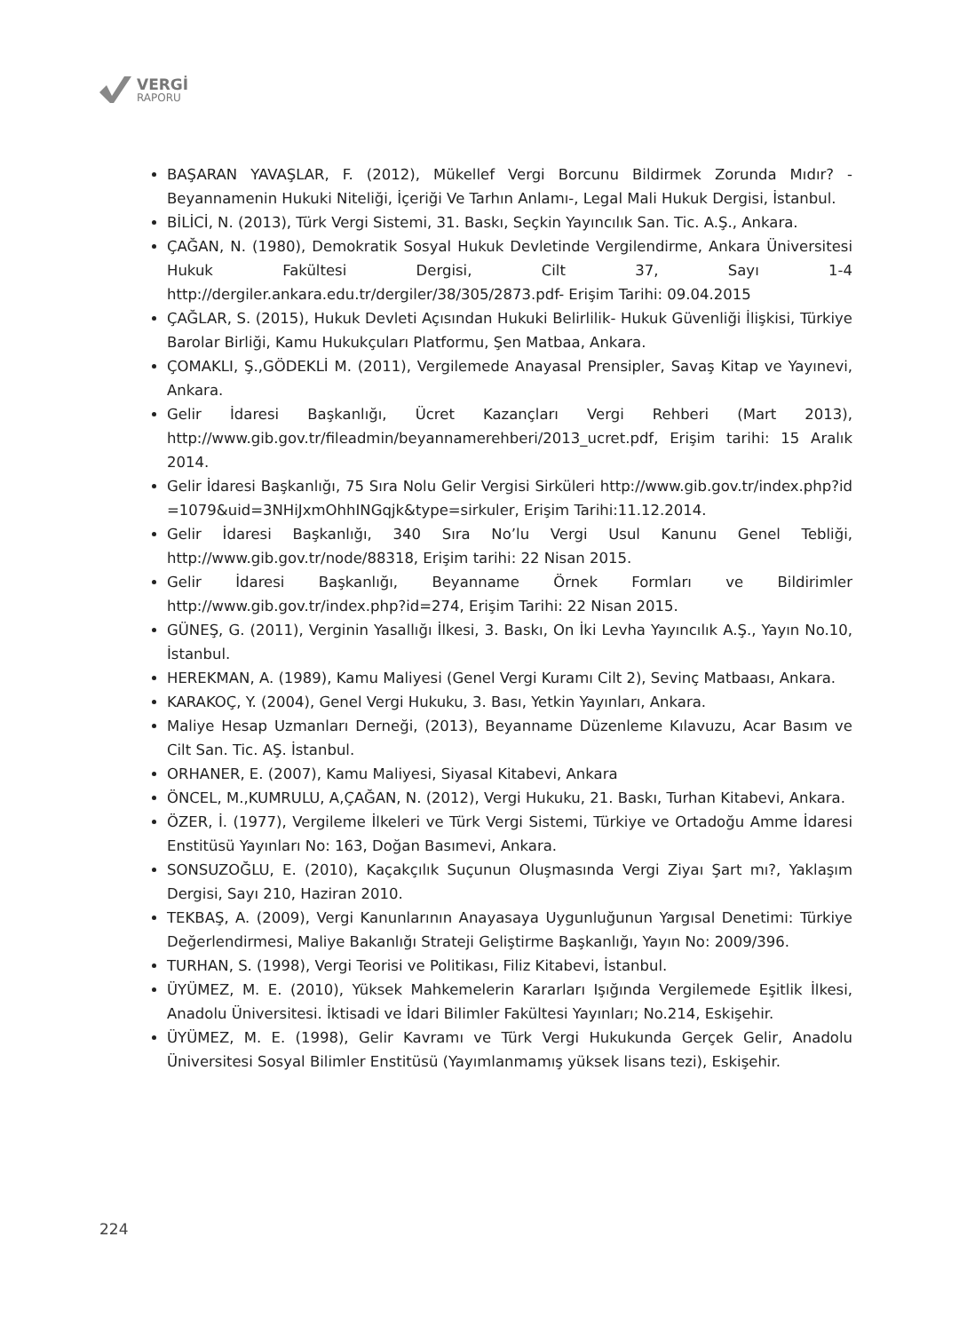VERGİ
RAPORU
BAŞARAN YAVAŞLAR, F. (2012), Mükellef Vergi Borcunu Bildirmek Zorunda Mıdır? -Beyanname­nin Hukuki Niteliği, İçeriği Ve Tarhın Anlamı-, Legal Mali Hukuk Dergisi, İstanbul.
BİLİCİ, N. (2013), Türk Vergi Sistemi, 31. Baskı, Seçkin Yayıncılık San. Tic. A.Ş., Ankara.
ÇAĞAN, N. (1980), Demokratik Sosyal Hukuk Devletinde Vergilendirme, Ankara Üniversitesi Hukuk Fakültesi Dergisi, Cilt 37, Sayı 1-4 http://dergiler.ankara.edu.tr/dergiler/38/305/2873.pdf- Erişim Tarihi: 09.04.2015
ÇAĞLAR, S. (2015), Hukuk Devleti Açısından Hukuki Belirlilik- Hukuk Güvenliği İlişkisi, Türkiye Barolar Birliği, Kamu Hukukçuları Platformu, Şen Matbaa, Ankara.
ÇOMAKLI, Ş.,GÖDEKLİ M. (2011), Vergilemede Anayasal Prensipler, Savaş Kitap ve Yayınevi, Ankara.
Gelir İdaresi Başkanlığı, Ücret Kazançları Vergi Rehberi (Mart 2013), http://www.gib.gov.tr/fileadmin/beyannamerehberi/2013_ucret.pdf, Erişim tarihi: 15 Aralık 2014.
Gelir İdaresi Başkanlığı, 75 Sıra Nolu Gelir Vergisi Sirküleri http://www.gib.gov.tr/index.php?id =1079&uid=3NHiJxmOhhINGqjk&type=sirkuler, Erişim Tarihi:11.12.2014.
Gelir İdaresi Başkanlığı, 340 Sıra No’lu Vergi Usul Kanunu Genel Tebliği, http://www.gib.gov.tr/node/88318, Erişim tarihi: 22 Nisan 2015.
Gelir İdaresi Başkanlığı, Beyanname Örnek Formları ve Bildirimler http://www.gib.gov.tr/index.php?id=274, Erişim Tarihi: 22 Nisan 2015.
GÜNEŞ, G. (2011), Verginin Yasallığı İlkesi, 3. Baskı, On İki Levha Yayıncılık A.Ş., Yayın No.10, İstanbul.
HEREKMAN, A. (1989), Kamu Maliyesi (Genel Vergi Kuramı Cilt 2), Sevinç Matbaası, Ankara.
KARAKOÇ, Y. (2004), Genel Vergi Hukuku, 3. Bası, Yetkin Yayınları, Ankara.
Maliye Hesap Uzmanları Derneği, (2013), Beyanname Düzenleme Kılavuzu, Acar Basım ve Cilt San. Tic. AŞ. İstanbul.
ORHANER, E. (2007), Kamu Maliyesi, Siyasal Kitabevi, Ankara
ÖNCEL, M.,KUMRULU, A,ÇAĞAN, N. (2012), Vergi Hukuku, 21. Baskı, Turhan Kitabevi, Ankara.
ÖZER, İ. (1977), Vergileme İlkeleri ve Türk Vergi Sistemi, Türkiye ve Ortadoğu Amme İdaresi Enstitüsü Yayınları No: 163, Doğan Basımevi, Ankara.
SONSUZOĞLU, E. (2010), Kaçakçılık Suçunun Oluşmasında Vergi Ziyaı Şart mı?, Yaklaşım Dergisi, Sayı 210, Haziran 2010.
TEKBAŞ, A. (2009), Vergi Kanunlarının Anayasaya Uygunluğunun Yargısal Denetimi: Türkiye Değerlendirmesi, Maliye Bakanlığı Strateji Geliştirme Başkanlığı, Yayın No: 2009/396.
TURHAN, S. (1998), Vergi Teorisi ve Politikası, Filiz Kitabevi, İstanbul.
ÜYÜMEZ, M. E. (2010), Yüksek Mahkemelerin Kararları Işığında Vergilemede Eşitlik İlkesi, Anadolu Üniversitesi. İktisadi ve İdari Bilimler Fakültesi Yayınları; No.214, Eskişehir.
ÜYÜMEZ, M. E. (1998), Gelir Kavramı ve Türk Vergi Hukukunda Gerçek Gelir, Anadolu Üniversitesi Sosyal Bilimler Enstitüsü (Yayımlanmamış yüksek lisans tezi), Eskişehir.
224